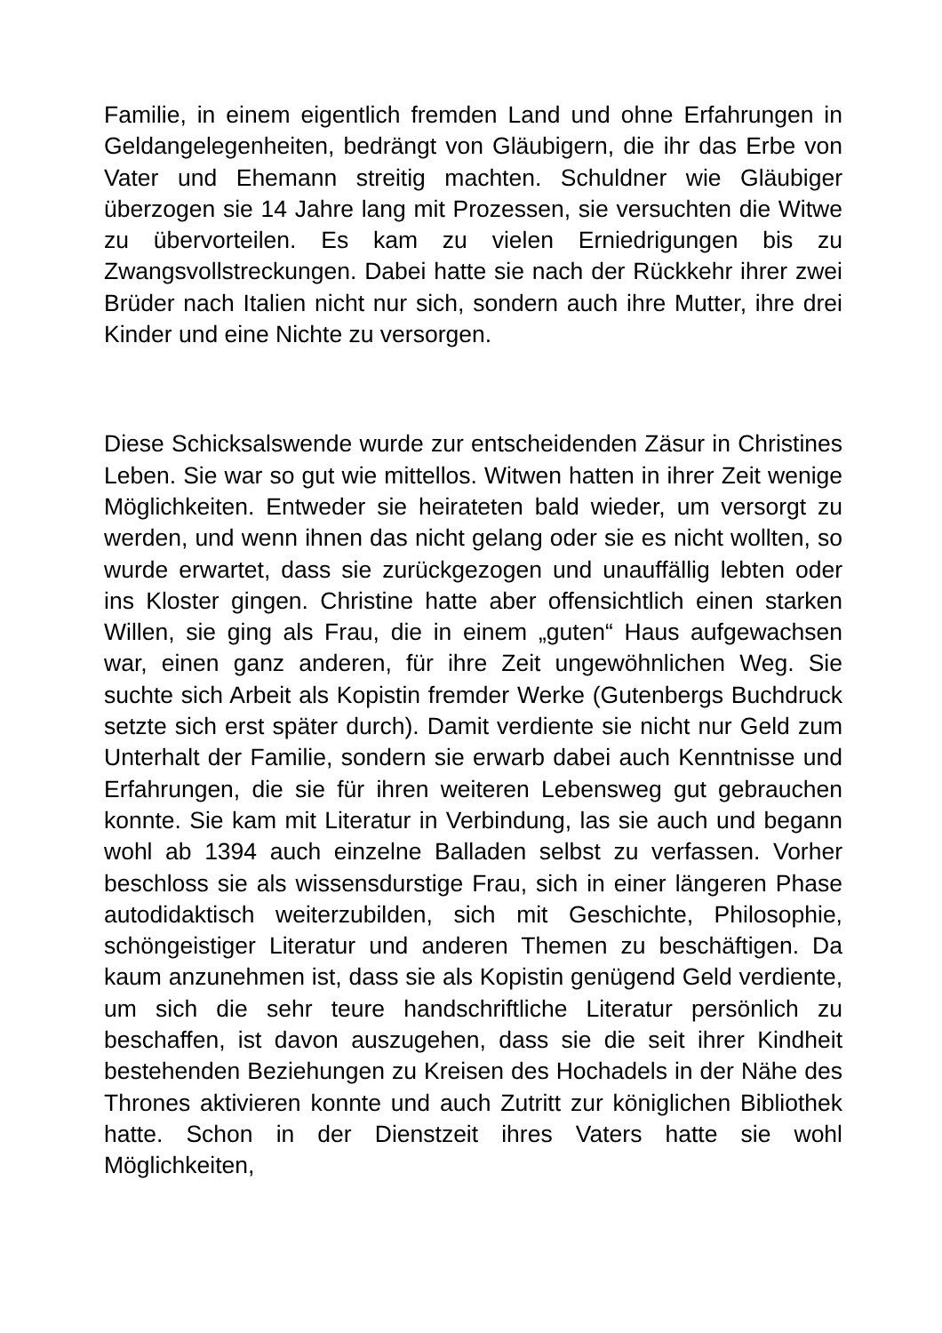Familie, in einem eigentlich fremden Land und ohne Erfahrungen in Geldangelegenheiten, bedrängt von Gläubigern, die ihr das Erbe von Vater und Ehemann streitig machten. Schuldner wie Gläubiger überzogen sie 14 Jahre lang mit Prozessen, sie versuchten die Witwe zu übervorteilen. Es kam zu vielen Erniedrigungen bis zu Zwangsvollstreckungen. Dabei hatte sie nach der Rückkehr ihrer zwei Brüder nach Italien nicht nur sich, sondern auch ihre Mutter, ihre drei Kinder und eine Nichte zu versorgen.
Diese Schicksalswende wurde zur entscheidenden Zäsur in Christines Leben. Sie war so gut wie mittellos. Witwen hatten in ihrer Zeit wenige Möglichkeiten. Entweder sie heirateten bald wieder, um versorgt zu werden, und wenn ihnen das nicht gelang oder sie es nicht wollten, so wurde erwartet, dass sie zurückgezogen und unauffällig lebten oder ins Kloster gingen. Christine hatte aber offensichtlich einen starken Willen, sie ging als Frau, die in einem „guten“ Haus aufgewachsen war, einen ganz anderen, für ihre Zeit ungewöhnlichen Weg. Sie suchte sich Arbeit als Kopistin fremder Werke (Gutenbergs Buchdruck setzte sich erst später durch). Damit verdiente sie nicht nur Geld zum Unterhalt der Familie, sondern sie erwarb dabei auch Kenntnisse und Erfahrungen, die sie für ihren weiteren Lebensweg gut gebrauchen konnte. Sie kam mit Literatur in Verbindung, las sie auch und begann wohl ab 1394 auch einzelne Balladen selbst zu verfassen. Vorher beschloss sie als wissensdurstige Frau, sich in einer längeren Phase autodidaktisch weiterzubilden, sich mit Geschichte, Philosophie, schöngeistiger Literatur und anderen Themen zu beschäftigen. Da kaum anzunehmen ist, dass sie als Kopistin genügend Geld verdiente, um sich die sehr teure handschriftliche Literatur persönlich zu beschaffen, ist davon auszugehen, dass sie die seit ihrer Kindheit bestehenden Beziehungen zu Kreisen des Hochadels in der Nähe des Thrones aktivieren konnte und auch Zutritt zur königlichen Bibliothek hatte. Schon in der Dienstzeit ihres Vaters hatte sie wohl Möglichkeiten,